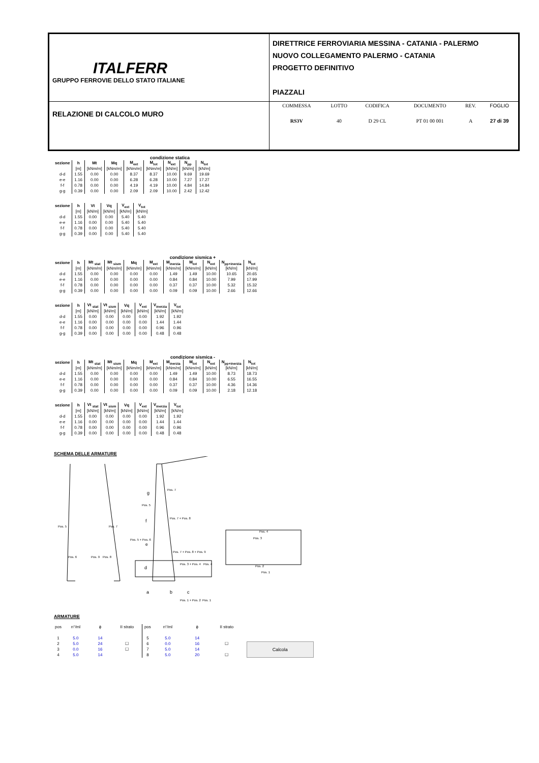| ITALFERR GRUPPO FERROVIE DELLO STATO ITALIANE | DIRETTRICE FERROVIARIA MESSINA - CATANIA - PALERMO NUOVO COLLEGAMENTO PALERMO - CATANIA PROGETTO DEFINITIVO PIAZZALI |
| RELAZIONE DI CALCOLO MURO | / COMMESSA / LOTTO / CODIFICA / DOCUMENTO / REV. / FOGLIO / / RS3V / 40 / D 29 CL / PT 01 00 001 / A / 27 di 39 / |
condizione statica
| sezione | h | Mt | Mq | M<sub>ext</sub> | M<sub>tot</sub> | N<sub>ext</sub> | N<sub>pp</sub> | N<sub>tot</sub> |
| --- | --- | --- | --- | --- | --- | --- | --- | --- |
| | [m] | [kNm/m] | [kNm/m] | [kNm/m] | [kNm/m] | [kN/m] | [kN/m] | [kN/m] |
| d-d | 1.55 | 0.00 | 0.00 | 8.37 | 8.37 | 10.00 | 9.69 | 19.69 |
| e-e | 1.16 | 0.00 | 0.00 | 6.28 | 6.28 | 10.00 | 7.27 | 17.27 |
| f-f | 0.78 | 0.00 | 0.00 | 4.19 | 4.19 | 10.00 | 4.84 | 14.84 |
| g-g | 0.39 | 0.00 | 0.00 | 2.09 | 2.09 | 10.00 | 2.42 | 12.42 |
| sezione | h | Vt | Vq | V<sub>ext</sub> | V<sub>tot</sub> |
| --- | --- | --- | --- | --- | --- |
| | [m] | [kN/m] | [kN/m] | [kN/m] | [kN/m] |
| d-d | 1.55 | 0.00 | 0.00 | 5.40 | 5.40 |
| e-e | 1.16 | 0.00 | 0.00 | 5.40 | 5.40 |
| f-f | 0.78 | 0.00 | 0.00 | 5.40 | 5.40 |
| g-g | 0.39 | 0.00 | 0.00 | 5.40 | 5.40 |
condizione sismica +
| sezione | h | Mt <sub>stat</sub> | Mt <sub>sism</sub> | Mq | M<sub>ext</sub> | M<sub>inerzia</sub> | M<sub>tot</sub> | N<sub>ext</sub> | N<sub>pp+inerzia</sub> | N<sub>tot</sub> |
| --- | --- | --- | --- | --- | --- | --- | --- | --- | --- | --- |
| | [m] | [kNm/m] | [kNm/m] | [kNm/m] | [kNm/m] | [kNm/m] | [kNm/m] | [kN/m] | [kN/m] | [kN/m] |
| d-d | 1.55 | 0.00 | 0.00 | 0.00 | 0.00 | 1.49 | 1.49 | 10.00 | 10.65 | 20.65 |
| e-e | 1.16 | 0.00 | 0.00 | 0.00 | 0.00 | 0.84 | 0.84 | 10.00 | 7.99 | 17.99 |
| f-f | 0.78 | 0.00 | 0.00 | 0.00 | 0.00 | 0.37 | 0.37 | 10.00 | 5.32 | 15.32 |
| g-g | 0.39 | 0.00 | 0.00 | 0.00 | 0.00 | 0.09 | 0.09 | 10.00 | 2.66 | 12.66 |
| sezione | h | Vt <sub>stat</sub> | Vt <sub>sism</sub> | Vq | V<sub>ext</sub> | V<sub>inerzia</sub> | V<sub>tot</sub> |
| --- | --- | --- | --- | --- | --- | --- | --- |
| | [m] | [kN/m] | [kN/m] | [kN/m] | [kN/m] | [kN/m] | [kN/m] |
| d-d | 1.55 | 0.00 | 0.00 | 0.00 | 0.00 | 1.92 | 1.92 |
| e-e | 1.16 | 0.00 | 0.00 | 0.00 | 0.00 | 1.44 | 1.44 |
| f-f | 0.78 | 0.00 | 0.00 | 0.00 | 0.00 | 0.96 | 0.96 |
| g-g | 0.39 | 0.00 | 0.00 | 0.00 | 0.00 | 0.48 | 0.48 |
condizione sismica -
| sezione | h | Mt <sub>stat</sub> | Mt <sub>sism</sub> | Mq | M<sub>ext</sub> | M<sub>inerzia</sub> | M<sub>tot</sub> | N<sub>ext</sub> | N<sub>pp+inerzia</sub> | N<sub>tot</sub> |
| --- | --- | --- | --- | --- | --- | --- | --- | --- | --- | --- |
| | [m] | [kNm/m] | [kNm/m] | [kNm/m] | [kNm/m] | [kNm/m] | [kNm/m] | [kN/m] | [kN/m] | [kN/m] |
| d-d | 1.55 | 0.00 | 0.00 | 0.00 | 0.00 | 1.49 | 1.49 | 10.00 | 8.73 | 18.73 |
| e-e | 1.16 | 0.00 | 0.00 | 0.00 | 0.00 | 0.84 | 0.84 | 10.00 | 6.55 | 16.55 |
| f-f | 0.78 | 0.00 | 0.00 | 0.00 | 0.00 | 0.37 | 0.37 | 10.00 | 4.36 | 14.36 |
| g-g | 0.39 | 0.00 | 0.00 | 0.00 | 0.00 | 0.09 | 0.09 | 10.00 | 2.18 | 12.18 |
| sezione | h | Vt <sub>stat</sub> | Vt <sub>sism</sub> | Vq | V<sub>ext</sub> | V<sub>inerzia</sub> | V<sub>tot</sub> |
| --- | --- | --- | --- | --- | --- | --- | --- |
| | [m] | [kN/m] | [kN/m] | [kN/m] | [kN/m] | [kN/m] | [kN/m] |
| d-d | 1.55 | 0.00 | 0.00 | 0.00 | 0.00 | 1.92 | 1.92 |
| e-e | 1.16 | 0.00 | 0.00 | 0.00 | 0.00 | 1.44 | 1.44 |
| f-f | 0.78 | 0.00 | 0.00 | 0.00 | 0.00 | 0.96 | 0.96 |
| g-g | 0.39 | 0.00 | 0.00 | 0.00 | 0.00 | 0.48 | 0.48 |
SCHEMA DELLE ARMATURE
Pos. 5
Pos. 7
Pos. 6
Pos. 9
Pos. 8
g
Pos. 7
Pos. 5
f
Pos. 7 + Pos. 8
Pos. 5 + Pos. 6
e
Pos. 7 + Pos. 8 + Pos. 9
d
Pos. 3 + Pos. 4
Pos. 4
a
b
c
Pos. 1 + Pos. 2
Pos. 1
Pos. 4
Pos. 3
Pos. 2
Pos. 1
ARMATURE
| pos | n°/ml | ϕ | II strato | pos | n°/ml | ϕ | II strato |
| 1 | 5.0 | 14 | | 5 | 5.0 | 14 | |
| 2 | 5.0 | 24 | ☐ | 6 | 0.0 | 16 | ☐ |
| 3 | 0.0 | 16 | ☐ | 7 | 5.0 | 14 | |
| 4 | 5.0 | 14 | | 8 | 5.0 | 20 | ☐ |
Calcola